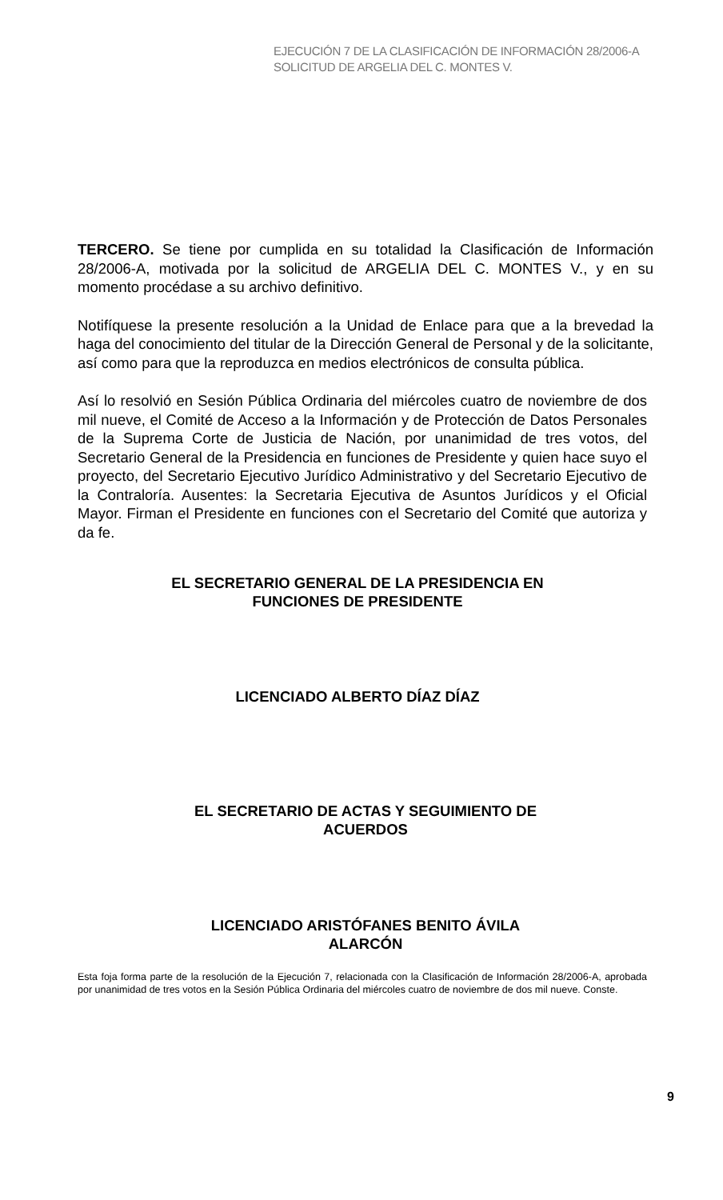EJECUCIÓN 7 DE LA CLASIFICACIÓN DE INFORMACIÓN 28/2006-A
SOLICITUD DE ARGELIA DEL C. MONTES V.
TERCERO. Se tiene por cumplida en su totalidad la Clasificación de Información 28/2006-A, motivada por la solicitud de ARGELIA DEL C. MONTES V., y en su momento procédase a su archivo definitivo.
Notifíquese la presente resolución a la Unidad de Enlace para que a la brevedad la haga del conocimiento del titular de la Dirección General de Personal y de la solicitante, así como para que la reproduzca en medios electrónicos de consulta pública.
Así lo resolvió en Sesión Pública Ordinaria del miércoles cuatro de noviembre de dos mil nueve, el Comité de Acceso a la Información y de Protección de Datos Personales de la Suprema Corte de Justicia de Nación, por unanimidad de tres votos, del Secretario General de la Presidencia en funciones de Presidente y quien hace suyo el proyecto, del Secretario Ejecutivo Jurídico Administrativo y del Secretario Ejecutivo de la Contraloría. Ausentes: la Secretaria Ejecutiva de Asuntos Jurídicos y el Oficial Mayor. Firman el Presidente en funciones con el Secretario del Comité que autoriza y da fe.
EL SECRETARIO GENERAL DE LA PRESIDENCIA EN
FUNCIONES DE PRESIDENTE
LICENCIADO ALBERTO DÍAZ DÍAZ
EL SECRETARIO DE ACTAS Y SEGUIMIENTO DE
ACUERDOS
LICENCIADO ARISTÓFANES BENITO ÁVILA
ALARCÓN
Esta foja forma parte de la resolución de la Ejecución 7, relacionada con la Clasificación de Información 28/2006-A, aprobada por unanimidad de tres votos en la Sesión Pública Ordinaria del miércoles cuatro de noviembre de dos mil nueve. Conste.
9